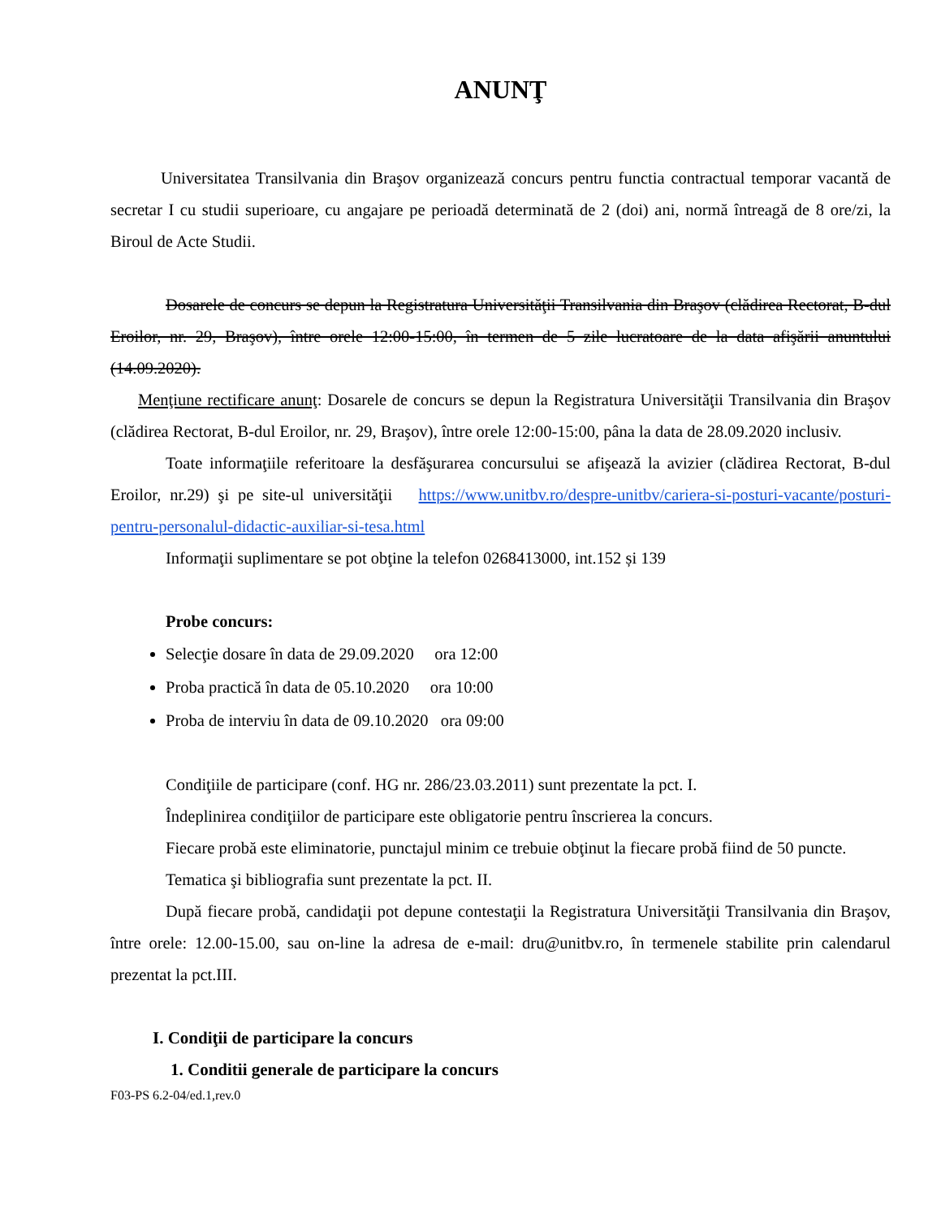ANUNŢ
Universitatea Transilvania din Braşov organizează concurs pentru functia contractual temporar vacantă de secretar I cu studii superioare, cu angajare pe perioadă determinată de 2 (doi) ani, normă întreagă de 8 ore/zi, la Biroul de Acte Studii.
Dosarele de concurs se depun la Registratura Universităţii Transilvania din Braşov (clădirea Rectorat, B-dul Eroilor, nr. 29, Braşov), între orele 12:00-15:00, în termen de 5 zile lucratoare de la data afişării anuntului (14.09.2020).
Menţiune rectificare anunţ: Dosarele de concurs se depun la Registratura Universităţii Transilvania din Braşov (clădirea Rectorat, B-dul Eroilor, nr. 29, Braşov), între orele 12:00-15:00, pâna la data de 28.09.2020 inclusiv.
Toate informaţiile referitoare la desfăşurarea concursului se afişează la avizier (clădirea Rectorat, B-dul Eroilor, nr.29) şi pe site-ul universităţii https://www.unitbv.ro/despre-unitbv/cariera-si-posturi-vacante/posturi-pentru-personalul-didactic-auxiliar-si-tesa.html
Informaţii suplimentare se pot obţine la telefon 0268413000, int.152 și 139
Probe concurs:
Selecţie dosare în data de 29.09.2020 ora 12:00
Proba practică în data de 05.10.2020 ora 10:00
Proba de interviu în data de 09.10.2020 ora 09:00
Condiţiile de participare (conf. HG nr. 286/23.03.2011) sunt prezentate la pct. I.
Îndeplinirea condiţiilor de participare este obligatorie pentru înscrierea la concurs.
Fiecare probă este eliminatorie, punctajul minim ce trebuie obţinut la fiecare probă fiind de 50 puncte.
Tematica şi bibliografia sunt prezentate la pct. II.
După fiecare probă, candidaţii pot depune contestaţii la Registratura Universităţii Transilvania din Braşov, între orele: 12.00-15.00, sau on-line la adresa de e-mail: dru@unitbv.ro, în termenele stabilite prin calendarul prezentat la pct.III.
I. Condiţii de participare la concurs
1. Conditii generale de participare la concurs
F03-PS 6.2-04/ed.1,rev.0